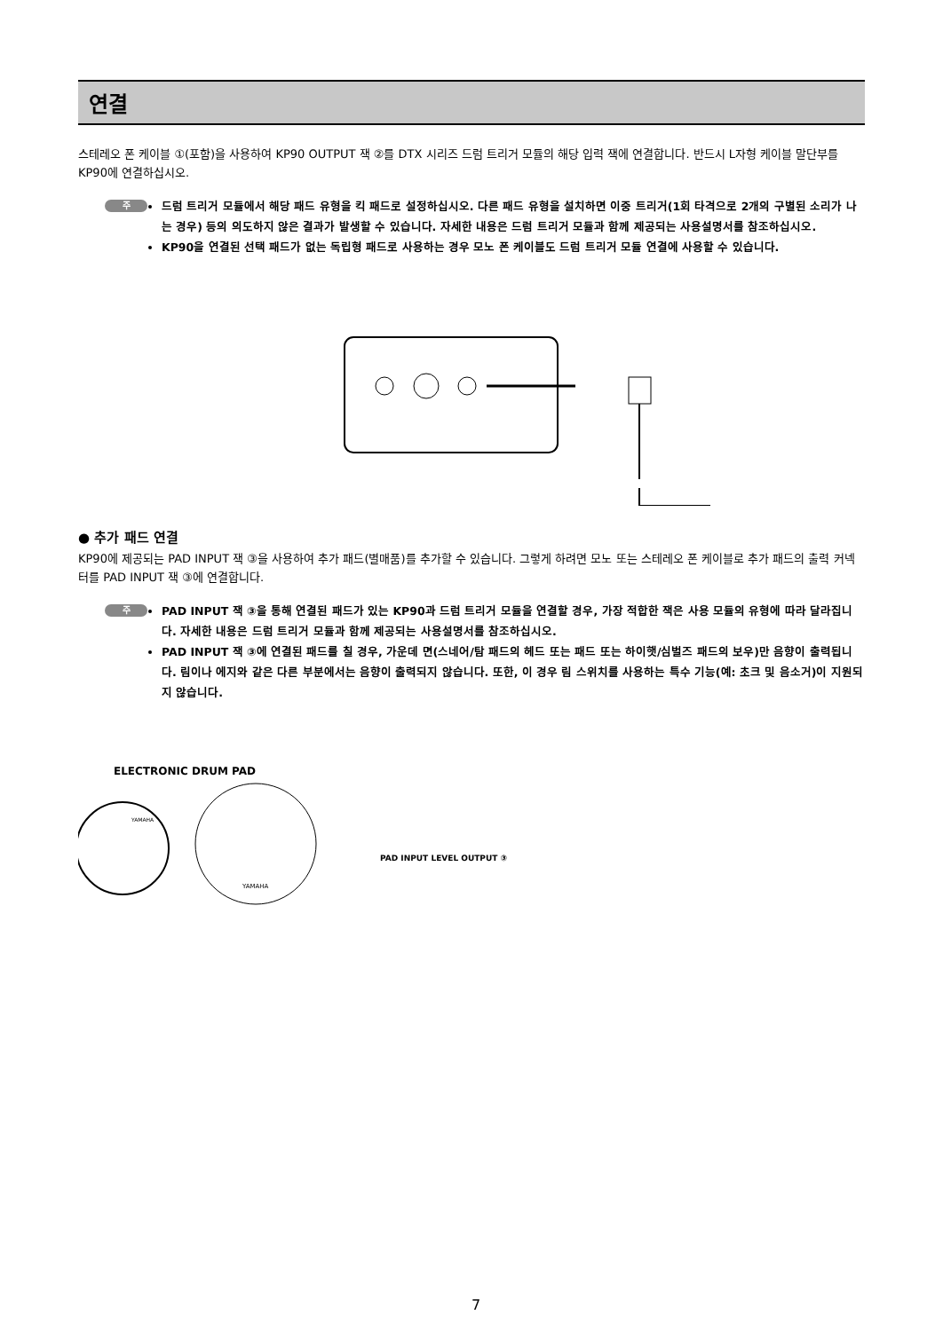연결
스테레오 폰 케이블 ①(포함)을 사용하여 KP90 OUTPUT 잭 ②를 DTX 시리즈 드럼 트리거 모듈의 해당 입력 잭에 연결합니다. 반드시 L자형 케이블 말단부를 KP90에 연결하십시오.
주
드럼 트리거 모듈에서 해당 패드 유형을 킥 패드로 설정하십시오. 다른 패드 유형을 설치하면 이중 트리거(1회 타격으로 2개의 구별된 소리가 나는 경우) 등의 의도하지 않은 결과가 발생할 수 있습니다. 자세한 내용은 드럼 트리거 모듈과 함께 제공되는 사용설명서를 참조하십시오.
KP90을 연결된 선택 패드가 없는 독립형 패드로 사용하는 경우 모노 폰 케이블도 드럼 트리거 모듈 연결에 사용할 수 있습니다.
● 추가 패드 연결
KP90에 제공되는 PAD INPUT 잭 ③을 사용하여 추가 패드(별매품)를 추가할 수 있습니다. 그렇게 하려면 모노 또는 스테레오 폰 케이블로 추가 패드의 출력 커넥터를 PAD INPUT 잭 ③에 연결합니다.
주
PAD INPUT 잭 ③을 통해 연결된 패드가 있는 KP90과 드럼 트리거 모듈을 연결할 경우, 가장 적합한 잭은 사용 모듈의 유형에 따라 달라집니다. 자세한 내용은 드럼 트리거 모듈과 함께 제공되는 사용설명서를 참조하십시오.
PAD INPUT 잭 ③에 연결된 패드를 칠 경우, 가운데 면(스네어/탐 패드의 헤드 또는 패드 또는 하이햇/심벌즈 패드의 보우)만 음향이 출력됩니다. 림이나 에지와 같은 다른 부분에서는 음향이 출력되지 않습니다. 또한, 이 경우 림 스위치를 사용하는 특수 기능(예: 초크 및 음소거)이 지원되지 않습니다.
ELECTRONIC DRUM PAD
YAMAHA
YAMAHA
PAD INPUT LEVEL OUTPUT ③
PAD INPUT LEVEL OUTPUT ① ②
7